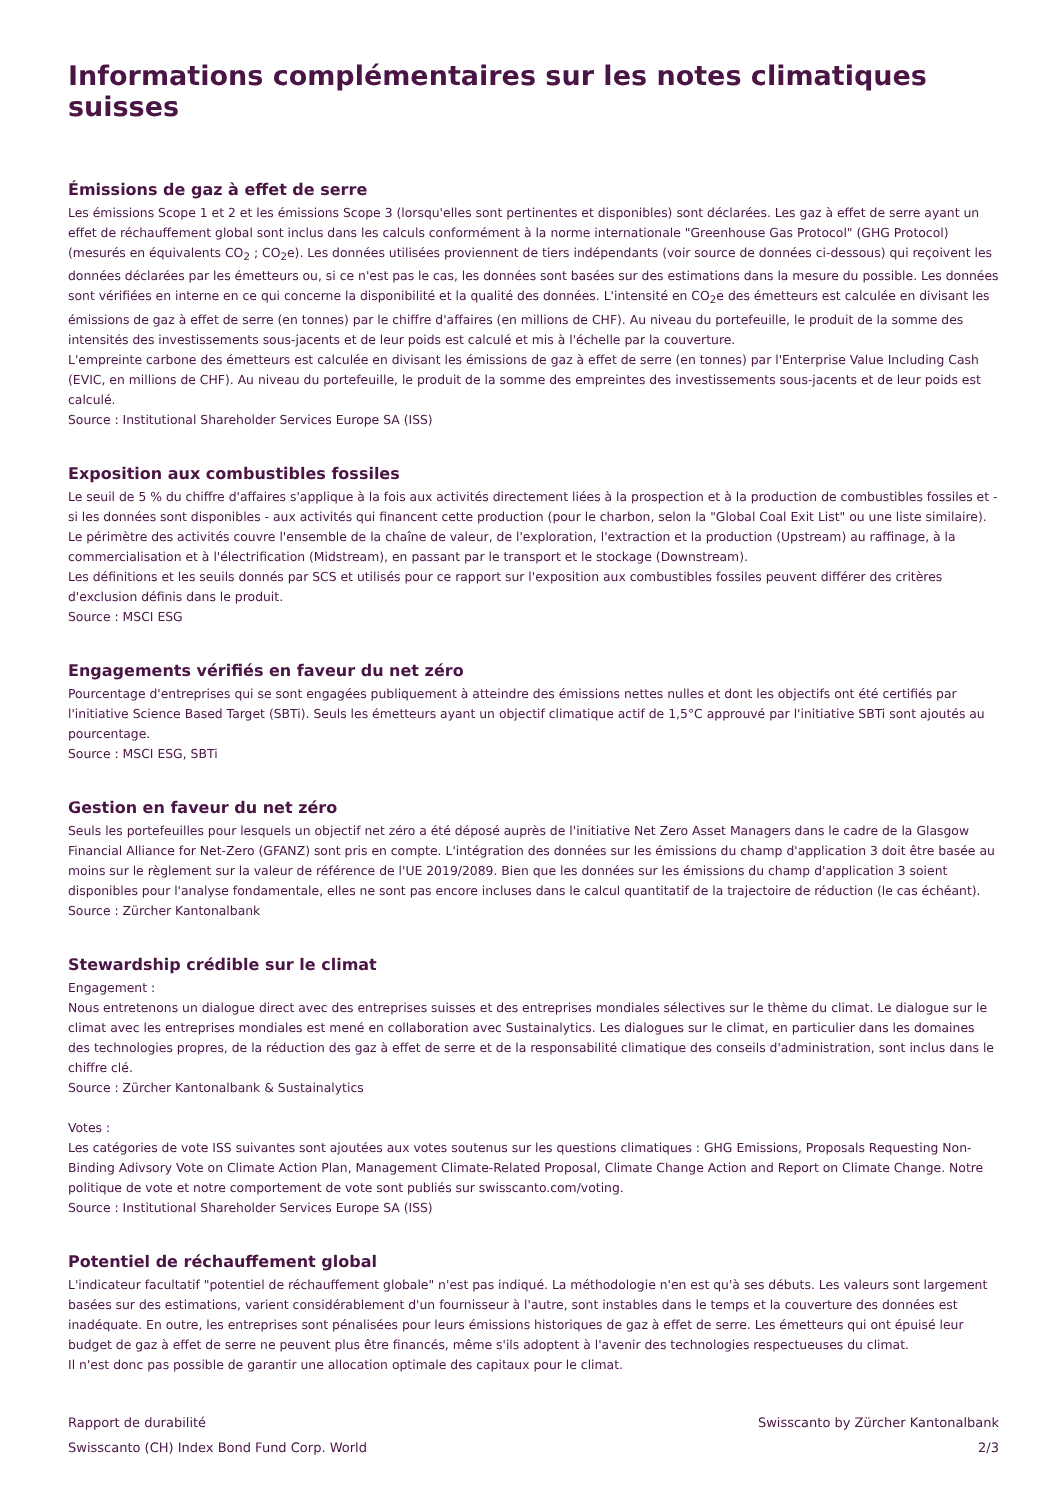Informations complémentaires sur les notes climatiques suisses
Émissions de gaz à effet de serre
Les émissions Scope 1 et 2 et les émissions Scope 3 (lorsqu'elles sont pertinentes et disponibles) sont déclarées. Les gaz à effet de serre ayant un effet de réchauffement global sont inclus dans les calculs conformément à la norme internationale "Greenhouse Gas Protocol" (GHG Protocol) (mesurés en équivalents CO<sub>2</sub> ; CO<sub>2</sub>e). Les données utilisées proviennent de tiers indépendants (voir source de données ci-dessous) qui reçoivent les données déclarées par les émetteurs ou, si ce n'est pas le cas, les données sont basées sur des estimations dans la mesure du possible. Les données sont vérifiées en interne en ce qui concerne la disponibilité et la qualité des données. L'intensité en CO<sub>2</sub>e des émetteurs est calculée en divisant les émissions de gaz à effet de serre (en tonnes) par le chiffre d'affaires (en millions de CHF). Au niveau du portefeuille, le produit de la somme des intensités des investissements sous-jacents et de leur poids est calculé et mis à l'échelle par la couverture.
L'empreinte carbone des émetteurs est calculée en divisant les émissions de gaz à effet de serre (en tonnes) par l'Enterprise Value Including Cash (EVIC, en millions de CHF). Au niveau du portefeuille, le produit de la somme des empreintes des investissements sous-jacents et de leur poids est calculé.
Source : Institutional Shareholder Services Europe SA (ISS)
Exposition aux combustibles fossiles
Le seuil de 5 % du chiffre d'affaires s'applique à la fois aux activités directement liées à la prospection et à la production de combustibles fossiles et - si les données sont disponibles - aux activités qui financent cette production (pour le charbon, selon la "Global Coal Exit List" ou une liste similaire). Le périmètre des activités couvre l'ensemble de la chaîne de valeur, de l'exploration, l'extraction et la production (Upstream) au raffinage, à la commercialisation et à l'électrification (Midstream), en passant par le transport et le stockage (Downstream).
Les définitions et les seuils donnés par SCS et utilisés pour ce rapport sur l'exposition aux combustibles fossiles peuvent différer des critères d'exclusion définis dans le produit.
Source : MSCI ESG
Engagements vérifiés en faveur du net zéro
Pourcentage d'entreprises qui se sont engagées publiquement à atteindre des émissions nettes nulles et dont les objectifs ont été certifiés par l'initiative Science Based Target (SBTi). Seuls les émetteurs ayant un objectif climatique actif de 1,5°C approuvé par l'initiative SBTi sont ajoutés au pourcentage.
Source : MSCI ESG, SBTi
Gestion en faveur du net zéro
Seuls les portefeuilles pour lesquels un objectif net zéro a été déposé auprès de l'initiative Net Zero Asset Managers dans le cadre de la Glasgow Financial Alliance for Net-Zero (GFANZ) sont pris en compte. L'intégration des données sur les émissions du champ d'application 3 doit être basée au moins sur le règlement sur la valeur de référence de l'UE 2019/2089. Bien que les données sur les émissions du champ d'application 3 soient disponibles pour l'analyse fondamentale, elles ne sont pas encore incluses dans le calcul quantitatif de la trajectoire de réduction (le cas échéant).
Source : Zürcher Kantonalbank
Stewardship crédible sur le climat
Engagement :
Nous entretenons un dialogue direct avec des entreprises suisses et des entreprises mondiales sélectives sur le thème du climat. Le dialogue sur le climat avec les entreprises mondiales est mené en collaboration avec Sustainalytics. Les dialogues sur le climat, en particulier dans les domaines des technologies propres, de la réduction des gaz à effet de serre et de la responsabilité climatique des conseils d'administration, sont inclus dans le chiffre clé.
Source : Zürcher Kantonalbank & Sustainalytics
Votes :
Les catégories de vote ISS suivantes sont ajoutées aux votes soutenus sur les questions climatiques : GHG Emissions, Proposals Requesting Non-Binding Adivsory Vote on Climate Action Plan, Management Climate-Related Proposal, Climate Change Action and Report on Climate Change. Notre politique de vote et notre comportement de vote sont publiés sur swisscanto.com/voting.
Source : Institutional Shareholder Services Europe SA (ISS)
Potentiel de réchauffement global
L'indicateur facultatif "potentiel de réchauffement globale" n'est pas indiqué. La méthodologie n'en est qu'à ses débuts. Les valeurs sont largement basées sur des estimations, varient considérablement d'un fournisseur à l'autre, sont instables dans le temps et la couverture des données est inadéquate. En outre, les entreprises sont pénalisées pour leurs émissions historiques de gaz à effet de serre. Les émetteurs qui ont épuisé leur budget de gaz à effet de serre ne peuvent plus être financés, même s'ils adoptent à l'avenir des technologies respectueuses du climat.
Il n'est donc pas possible de garantir une allocation optimale des capitaux pour le climat.
Rapport de durabilité
Swisscanto (CH) Index Bond Fund Corp. World
Swisscanto by Zürcher Kantonalbank
2/3